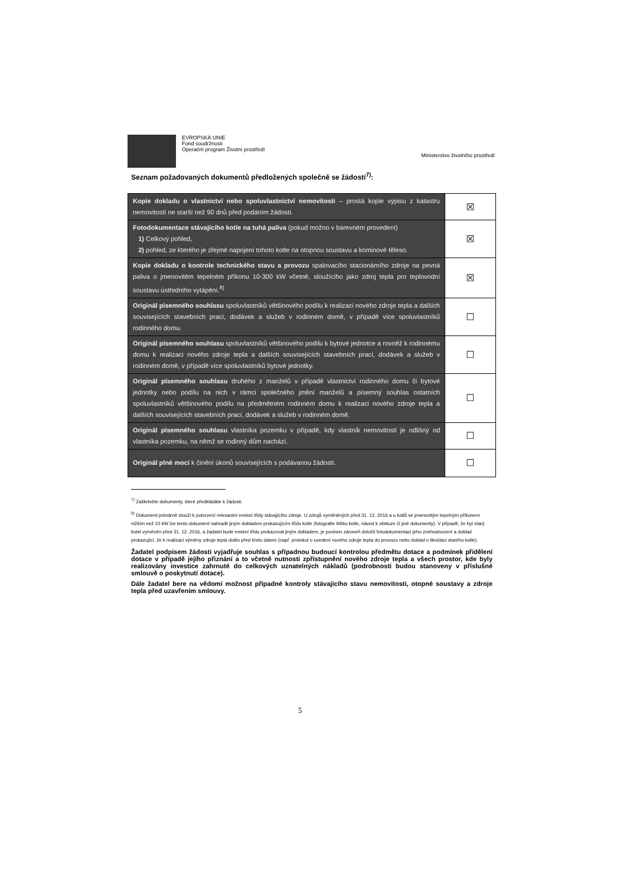EVROPSKÁ UNIE
Fond soudržnosti
Operační program Životní prostředí
Ministerstvo životního prostředí
Seznam požadovaných dokumentů předložených společně se žádostí<sup>7)</sup>:
| Kopie dokladu o vlastnictví nebo spoluvlastnictví nemovitosti – prostá kopie výpisu z katastru nemovitostí ne starší než 90 dnů před podáním žádosti. | ☒ |
| Fotodokumentace stávajícího kotle na tuhá paliva (pokud možno v barevném provedení) 1) Celkový pohled, 2) pohled, ze kterého je zřejmé napojení tohoto kotle na otopnou soustavu a kominové těleso. | ☒ |
| Kopie dokladu o kontrole technického stavu a provozu spalovacího stacionárního zdroje na pevná paliva o jmenovitém tepelném příkonu 10-300 kW včetně, sloužícího jako zdroj tepla pro teplovodní soustavu ústředního vytápění.<sup>8)</sup> | ☒ |
| Originál písemného souhlasu spoluvlastníků většinového podílu k realizaci nového zdroje tepla a dalších souvisejících stavebních prací, dodávek a služeb v rodinném domě, v případě více spoluvlastníků rodinného domu. | ☐ |
| Originál písemného souhlasu spoluvlastníků většinového podílu k bytové jednotce a rovněž k rodinnému domu k realizaci nového zdroje tepla a dalších souvisejících stavebních prací, dodávek a služeb v rodinném domě, v případě více spoluvlastníků bytové jednotky. | ☐ |
| Originál písemného souhlasu druhého z manželů v případě vlastnictví rodinného domu či bytové jednotky nebo podílu na nich v rámci společného jmění manželů a písemný souhlas ostatních spoluvlastníků většinového podílu na předmětném rodinném domu k realizaci nového zdroje tepla a dalších souvisejících stavebních prací, dodávek a služeb v rodinném domě. | ☐ |
| Originál písemného souhlasu vlastníka pozemku v případě, kdy vlastník nemovitosti je odlišný od vlastníka pozemku, na němž se rodinný dům nachází. | ☐ |
| Originál plné moci k činění úkonů souvisejících s podávanou žádostí. | ☐ |
<sup>7)</sup> Zaškrtněte dokumenty, které předkládáte k žádosti.
<sup>8)</sup> Dokument primárně slouží k potvrzení relevantní emisní třídy stávajícího zdroje. U zdrojů vyměněných před 31. 12. 2016 a u kotlů se jmenovitým tepelným příkonem nižším než 10 kW lze tento dokument nahradit jiným dokladem prokazujícím třídu kotle (fotografie štítku kotle, návod k obsluze či jiné dokumenty). V případě, že byl starý kotel vyměněn před 31. 12. 2016, a žadatel bude emisní třídu prokazovat jiným dokladem, je povinen zároveň doložit fotodokumentaci jeho znehodnocení a doklad prokazující, že k realizaci výměny zdroje tepla došlo před tímto datem (např. protokol o uvedení nového zdroje tepla do provozu nebo doklad o likvidaci starého kotle).
Žadatel podpisem žádosti vyjadřuje souhlas s případnou budoucí kontrolou předmětu dotace a podmínek přidělení dotace v případě jejího přiznání a to včetně nutnosti zpřístupnění nového zdroje tepla a všech prostor, kde byly realizovány investice zahrnuté do celkových uznatelných nákladů (podrobnosti budou stanoveny v příslušné smlouvě o poskytnutí dotace).
Dále žadatel bere na vědomí možnost případné kontroly stávajícího stavu nemovitosti, otopné soustavy a zdroje tepla před uzavřením smlouvy.
5